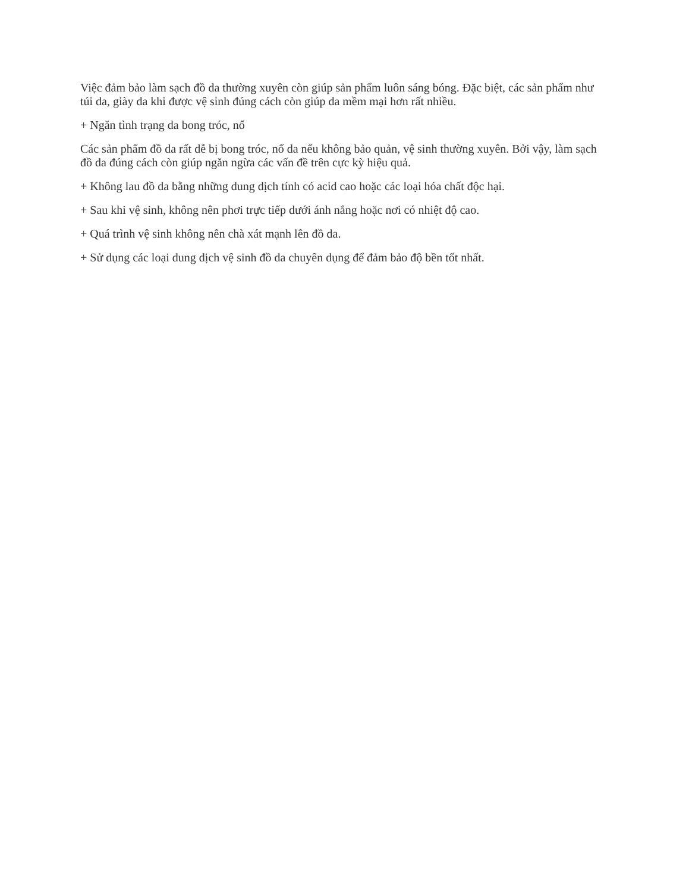Việc đảm bảo làm sạch đồ da thường xuyên còn giúp sản phẩm luôn sáng bóng. Đặc biệt, các sản phẩm như túi da, giày da khi được vệ sinh đúng cách còn giúp da mềm mại hơn rất nhiều.
+ Ngăn tình trạng da bong tróc, nổ
Các sản phẩm đồ da rất dễ bị bong tróc, nổ da nếu không bảo quản, vệ sinh thường xuyên. Bởi vậy, làm sạch đồ da đúng cách còn giúp ngăn ngừa các vấn đề trên cực kỳ hiệu quả.
+ Không lau đồ da bằng những dung dịch tính có acid cao hoặc các loại hóa chất độc hại.
+ Sau khi vệ sinh, không nên phơi trực tiếp dưới ánh nắng hoặc nơi có nhiệt độ cao.
+ Quá trình vệ sinh không nên chà xát mạnh lên đồ da.
+ Sử dụng các loại dung dịch vệ sinh đồ da chuyên dụng để đảm bảo độ bền tốt nhất.